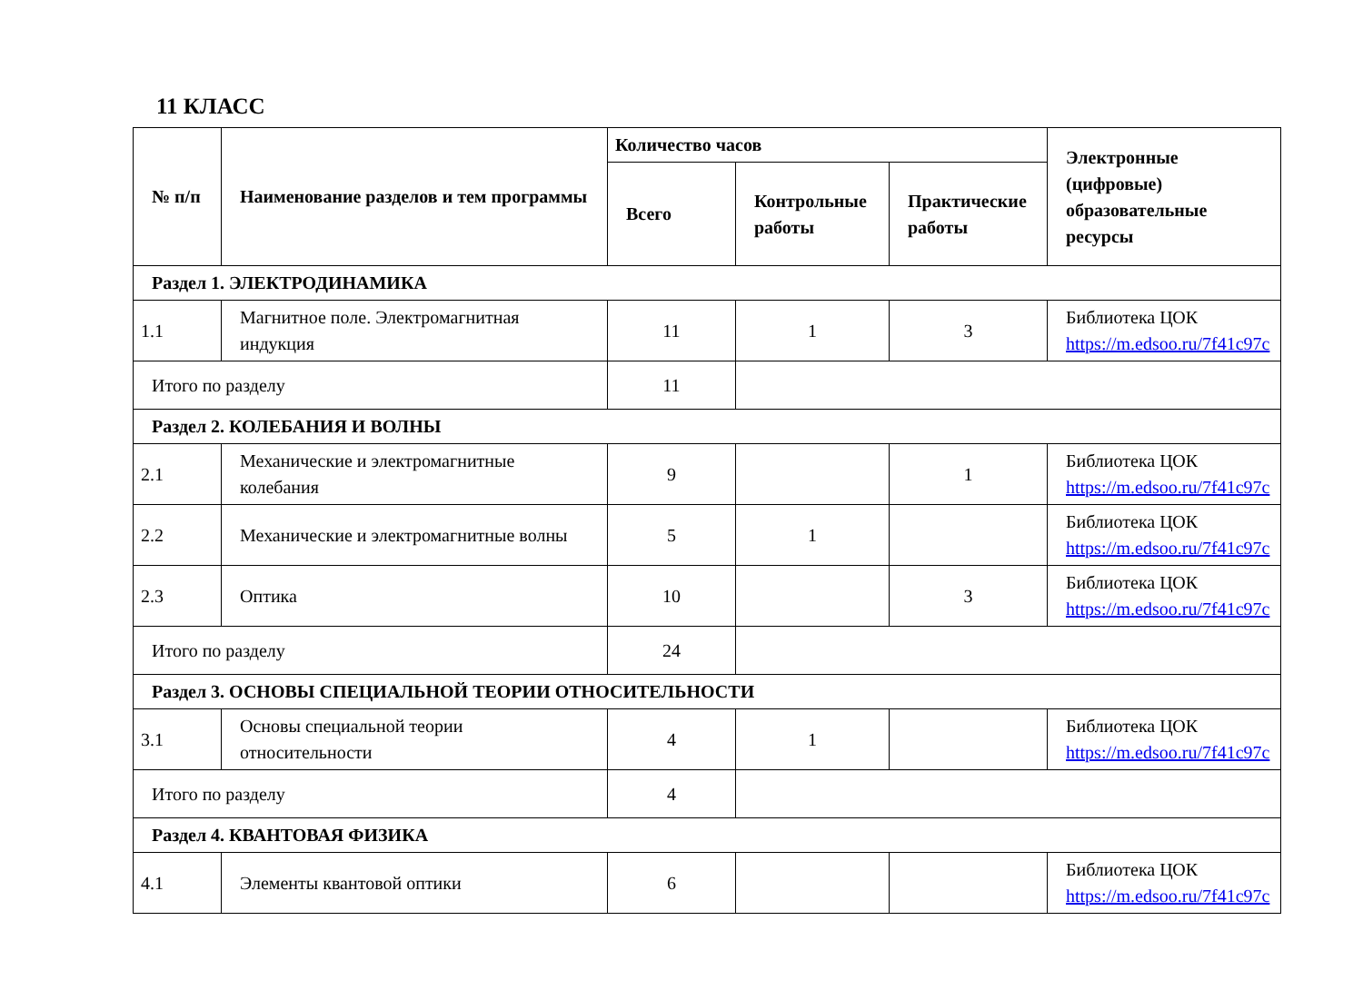11 КЛАСС
| № п/п | Наименование разделов и тем программы | Количество часов | | | Электронные (цифровые) образовательные ресурсы |
| --- | --- | --- | --- | --- | --- |
| | | Всего | Контрольные работы | Практические работы | |
| Раздел 1. ЭЛЕКТРОДИНАМИКА | | | | | |
| 1.1 | Магнитное поле. Электромагнитная индукция | 11 | 1 | 3 | Библиотека ЦОК https://m.edsoo.ru/7f41c97c |
| Итого по разделу | | 11 | | | |
| Раздел 2. КОЛЕБАНИЯ И ВОЛНЫ | | | | | |
| 2.1 | Механические и электромагнитные колебания | 9 | | 1 | Библиотека ЦОК https://m.edsoo.ru/7f41c97c |
| 2.2 | Механические и электромагнитные волны | 5 | 1 | | Библиотека ЦОК https://m.edsoo.ru/7f41c97c |
| 2.3 | Оптика | 10 | | 3 | Библиотека ЦОК https://m.edsoo.ru/7f41c97c |
| Итого по разделу | | 24 | | | |
| Раздел 3. ОСНОВЫ СПЕЦИАЛЬНОЙ ТЕОРИИ ОТНОСИТЕЛЬНОСТИ | | | | | |
| 3.1 | Основы специальной теории относительности | 4 | 1 | | Библиотека ЦОК https://m.edsoo.ru/7f41c97c |
| Итого по разделу | | 4 | | | |
| Раздел 4. КВАНТОВАЯ ФИЗИКА | | | | | |
| 4.1 | Элементы квантовой оптики | 6 | | | Библиотека ЦОК https://m.edsoo.ru/7f41c97c |